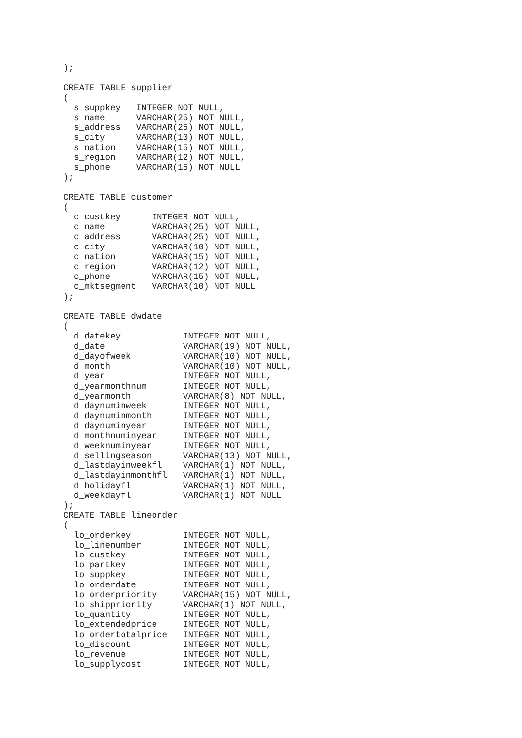);

CREATE TABLE supplier
(
  s_suppkey   INTEGER NOT NULL,
  s_name      VARCHAR(25) NOT NULL,
  s_address   VARCHAR(25) NOT NULL,
  s_city      VARCHAR(10) NOT NULL,
  s_nation    VARCHAR(15) NOT NULL,
  s_region    VARCHAR(12) NOT NULL,
  s_phone     VARCHAR(15) NOT NULL
);

CREATE TABLE customer
(
  c_custkey      INTEGER NOT NULL,
  c_name         VARCHAR(25) NOT NULL,
  c_address      VARCHAR(25) NOT NULL,
  c_city         VARCHAR(10) NOT NULL,
  c_nation       VARCHAR(15) NOT NULL,
  c_region       VARCHAR(12) NOT NULL,
  c_phone        VARCHAR(15) NOT NULL,
  c_mktsegment   VARCHAR(10) NOT NULL
);

CREATE TABLE dwdate
(
  d_datekey            INTEGER NOT NULL,
  d_date               VARCHAR(19) NOT NULL,
  d_dayofweek          VARCHAR(10) NOT NULL,
  d_month              VARCHAR(10) NOT NULL,
  d_year               INTEGER NOT NULL,
  d_yearmonthnum       INTEGER NOT NULL,
  d_yearmonth          VARCHAR(8) NOT NULL,
  d_daynuminweek       INTEGER NOT NULL,
  d_daynuminmonth      INTEGER NOT NULL,
  d_daynuminyear       INTEGER NOT NULL,
  d_monthnuminyear     INTEGER NOT NULL,
  d_weeknuminyear      INTEGER NOT NULL,
  d_sellingseason      VARCHAR(13) NOT NULL,
  d_lastdayinweekfl    VARCHAR(1) NOT NULL,
  d_lastdayinmonthfl   VARCHAR(1) NOT NULL,
  d_holidayfl          VARCHAR(1) NOT NULL,
  d_weekdayfl          VARCHAR(1) NOT NULL
);
CREATE TABLE lineorder
(
  lo_orderkey          INTEGER NOT NULL,
  lo_linenumber        INTEGER NOT NULL,
  lo_custkey           INTEGER NOT NULL,
  lo_partkey           INTEGER NOT NULL,
  lo_suppkey           INTEGER NOT NULL,
  lo_orderdate         INTEGER NOT NULL,
  lo_orderpriority     VARCHAR(15) NOT NULL,
  lo_shippriority      VARCHAR(1) NOT NULL,
  lo_quantity          INTEGER NOT NULL,
  lo_extendedprice     INTEGER NOT NULL,
  lo_ordertotalprice   INTEGER NOT NULL,
  lo_discount          INTEGER NOT NULL,
  lo_revenue           INTEGER NOT NULL,
  lo_supplycost        INTEGER NOT NULL,